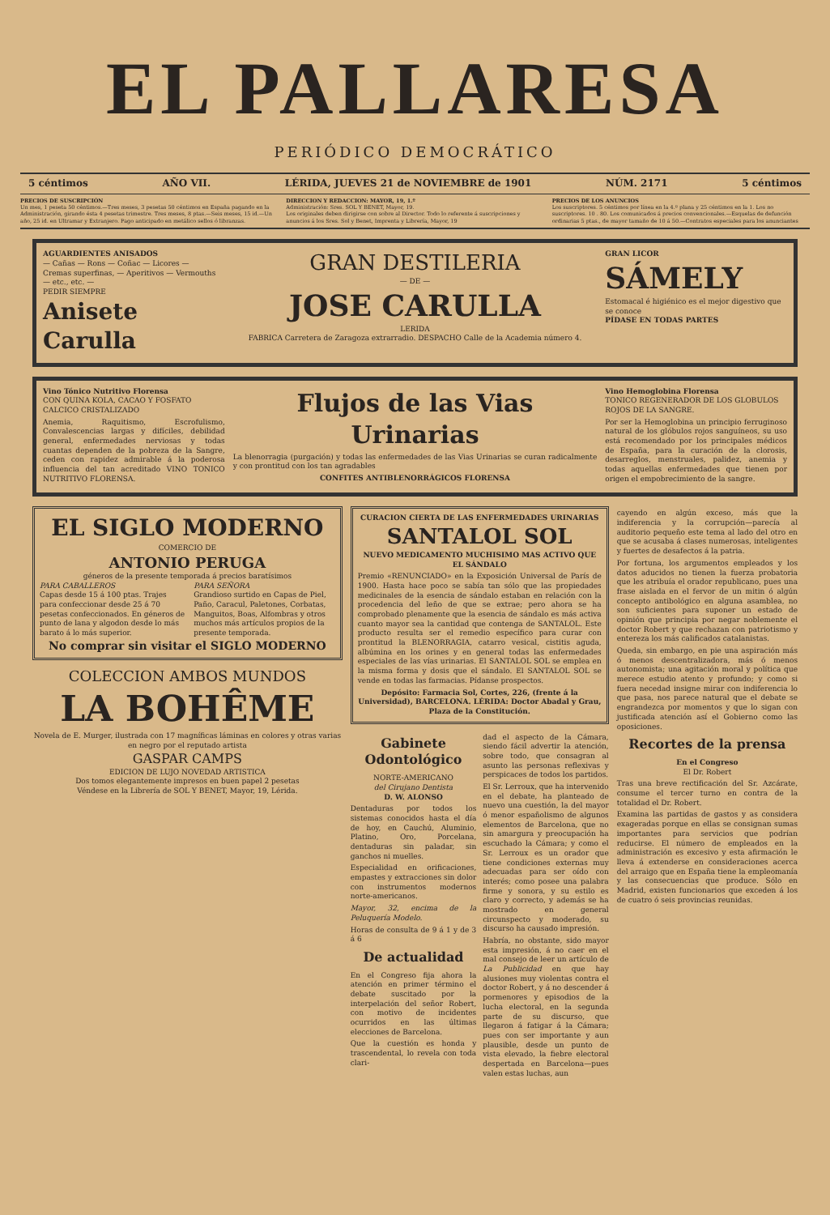EL PALLARESA
PERIÓDICO DEMOCRÁTICO
5 céntimos AÑO VII. LÉRIDA, JUEVES 21 de NOVIEMBRE de 1901 NÚM. 2171 5 céntimos
PRECIOS DE SUSCRIPCIÓN
Un mes, 1 peseta 50 céntimos.—Tres meses, 3 pesetas 50 céntimos en España pagando en la Administración, girando ésta 4 pesetas trimestre. Tres meses, 8 ptas.—Seis meses, 15 id.—Un año, 25 id. en Ultramar y Extranjero. Pago anticipado en metálico sellos ó libranzas.
DIRECCION Y REDACCION: MAYOR, 19, 1.º
Administración: Sres. SOL Y BENET, Mayor, 19.
Los originales deben dirigirse con sobre al Director. Todo lo referente á suscripciones y anuncios á los Sres. Sol y Benet, Imprenta y Librería, Mayor, 19
PRECIOS DE LOS ANUNCIOS
Los suscriptores. 5 céntimos por línea en la 4.ª plana y 25 céntimos en la 1. Los no suscriptores. 10 . 80. Los comunicados á precios convencionales.—Esquelas de defunción ordinarias 5 ptas., de mayor tamaño de 10 á 50.—Contratos especiales para los anunciantes
AGUARDIENTES ANISADOS
— Cañas — Rons — Coñac — Licores —
Cremas superfinas, — Aperitivos — Vermouths — etc., etc. —
PEDIR SIEMPRE
Anisete Carulla
GRAN DESTILERIA
— DE —
JOSE CARULLA
LERIDA
FABRICA Carretera de Zaragoza extrarradio. DESPACHO Calle de la Academia número 4.
GRAN LICOR
SÁMELY
Estomacal é higiénico es el mejor digestivo que se conoce
PÍDASE EN TODAS PARTES
Vino Tónico Nutritivo Florensa
CON QUINA KOLA, CACAO Y FOSFATO CALCICO CRISTALIZADO
Anemia, Raquitismo, Escrofulismo, Convalescencias largas y difíciles, debilidad general, enfermedades nerviosas y todas cuantas dependen de la pobreza de la Sangre, ceden con rapidez admirable á la poderosa influencia del tan acreditado VINO TONICO NUTRITIVO FLORENSA.
Flujos de las Vias Urinarias
La blenorragia (purgación) y todas las enfermedades de las Vias Urinarias se curan radicalmente y con prontitud con los tan agradables
CONFITES ANTIBLENORRÁGICOS FLORENSA
Vino Hemoglobina Florensa
TONICO REGENERADOR DE LOS GLOBULOS ROJOS DE LA SANGRE.
Por ser la Hemoglobina un principio ferruginoso natural de los glóbulos rojos sanguíneos, su uso está recomendado por los principales médicos de España, para la curación de la clorosis, desarreglos, menstruales, palidez, anemia y todas aquellas enfermedades que tienen por origen el empobrecimiento de la sangre.
EL SIGLO MODERNO
COMERCIO DE
ANTONIO PERUGA
géneros de la presente temporada á precios baratísimos
PARA CABALLEROS
Capas desde 15 á 100 ptas. Trajes para confeccionar desde 25 á 70 pesetas confeccionados. En géneros de punto de lana y algodon desde lo más barato á lo más superior.
PARA SEÑORA
Grandioso surtido en Capas de Piel, Paño, Caracul, Paletones, Corbatas, Manguitos, Boas, Alfombras y otros muchos más artículos propios de la presente temporada.
No comprar sin visitar el SIGLO MODERNO
COLECCION AMBOS MUNDOS
LA BOHÊME
Novela de E. Murger, ilustrada con 17 magníficas láminas en colores y otras varias en negro por el reputado artista
GASPAR CAMPS
EDICION DE LUJO NOVEDAD ARTISTICA
Dos tomos elegantemente impresos en buen papel 2 pesetas
Véndese en la Librería de SOL Y BENET, Mayor, 19, Lérida.
CURACION CIERTA DE LAS ENFERMEDADES URINARIAS
SANTALOL SOL
NUEVO MEDICAMENTO MUCHISIMO MAS ACTIVO QUE EL SÁNDALO
Premio «RENUNCIADO» en la Exposición Universal de París de 1900. Hasta hace poco se sabía tan sólo que las propiedades medicinales de la esencia de sándalo estaban en relación con la procedencia del leño de que se extrae; pero ahora se ha comprobado plenamente que la esencia de sándalo es más activa cuanto mayor sea la cantidad que contenga de SANTALOL. Este producto resulta ser el remedio específico para curar con prontitud la BLENORRAGIA, catarro vesical, cistitis aguda, albúmina en los orines y en general todas las enfermedades especiales de las vías urinarias. El SANTALOL SOL se emplea en la misma forma y dosis que el sándalo. El SANTALOL SOL se vende en todas las farmacias. Pídanse prospectos.
Depósito: Farmacia Sol, Cortes, 226, (frente á la Universidad), BARCELONA. LÉRIDA: Doctor Abadal y Grau, Plaza de la Constitución.
Gabinete Odontológico
NORTE-AMERICANO
del Cirujano Dentista
D. W. ALONSO
Dentaduras por todos los sistemas conocidos hasta el día de hoy, en Cauchú, Aluminio, Platino, Oro, Porcelana, dentaduras sin paladar, sin ganchos ni muelles.
Especialidad en orificaciones, empastes y extracciones sin dolor con instrumentos modernos norte-americanos.
Mayor, 32, encima de la Peluquería Modelo.
Horas de consulta de 9 á 1 y de 3 á 6
De actualidad
En el Congreso fija ahora la atención en primer término el debate suscitado por la interpelación del señor Robert, con motivo de incidentes ocurridos en las últimas elecciones de Barcelona.
Que la cuestión es honda y trascendental, lo revela con toda clari-
dad el aspecto de la Cámara, siendo fácil advertir la atención, sobre todo, que consagran al asunto las personas reflexivas y perspicaces de todos los partidos.
El Sr. Lerroux, que ha intervenido en el debate, ha planteado de nuevo una cuestión, la del mayor ó menor españolismo de algunos elementos de Barcelona, que no sin amargura y preocupación ha escuchado la Cámara; y como el Sr. Lerroux es un orador que tiene condiciones externas muy adecuadas para ser oído con interés; como posee una palabra firme y sonora, y su estilo es claro y correcto, y además se ha mostrado en general circunspecto y moderado, su discurso ha causado impresión.
Habría, no obstante, sido mayor esta impresión, á no caer en el mal consejo de leer un artículo de La Publicidad en que hay alusiones muy violentas contra el doctor Robert, y á no descender á pormenores y episodios de la lucha electoral, en la segunda parte de su discurso, que llegaron á fatigar á la Cámara; pues con ser importante y aun plausible, desde un punto de vista elevado, la fiebre electoral despertada en Barcelona—pues valen estas luchas, aun
cayendo en algún exceso, más que la indiferencia y la corrupción—parecía al auditorio pequeño este tema al lado del otro en que se acusaba á clases numerosas, inteligentes y fuertes de desafectos á la patria.
Por fortuna, los argumentos empleados y los datos aducidos no tienen la fuerza probatoria que les atribuía el orador republicano, pues una frase aislada en el fervor de un mitin ó algún concepto antibológico en alguna asamblea, no son suficientes para suponer un estado de opinión que principia por negar noblemente el doctor Robert y que rechazan con patriotismo y entereza los más calificados catalanistas.
Queda, sin embargo, en pie una aspiración más ó menos descentralizadora, más ó menos autonomista; una agitación moral y política que merece estudio atento y profundo; y como si fuera necedad insigne mirar con indiferencia lo que pasa, nos parece natural que el debate se engrandezca por momentos y que lo sigan con justificada atención así el Gobierno como las oposiciones.
Recortes de la prensa
En el Congreso
El Dr. Robert
Tras una breve rectificación del Sr. Azcárate, consume el tercer turno en contra de la totalidad el Dr. Robert.
Examina las partidas de gastos y as considera exageradas porque en ellas se consignan sumas importantes para servicios que podrían reducirse. El número de empleados en la administración es excesivo y esta afirmación le lleva á extenderse en consideraciones acerca del arraigo que en España tiene la empleomanía y las consecuencias que produce. Sólo en Madrid, existen funcionarios que exceden á los de cuatro ó seis provincias reunidas.